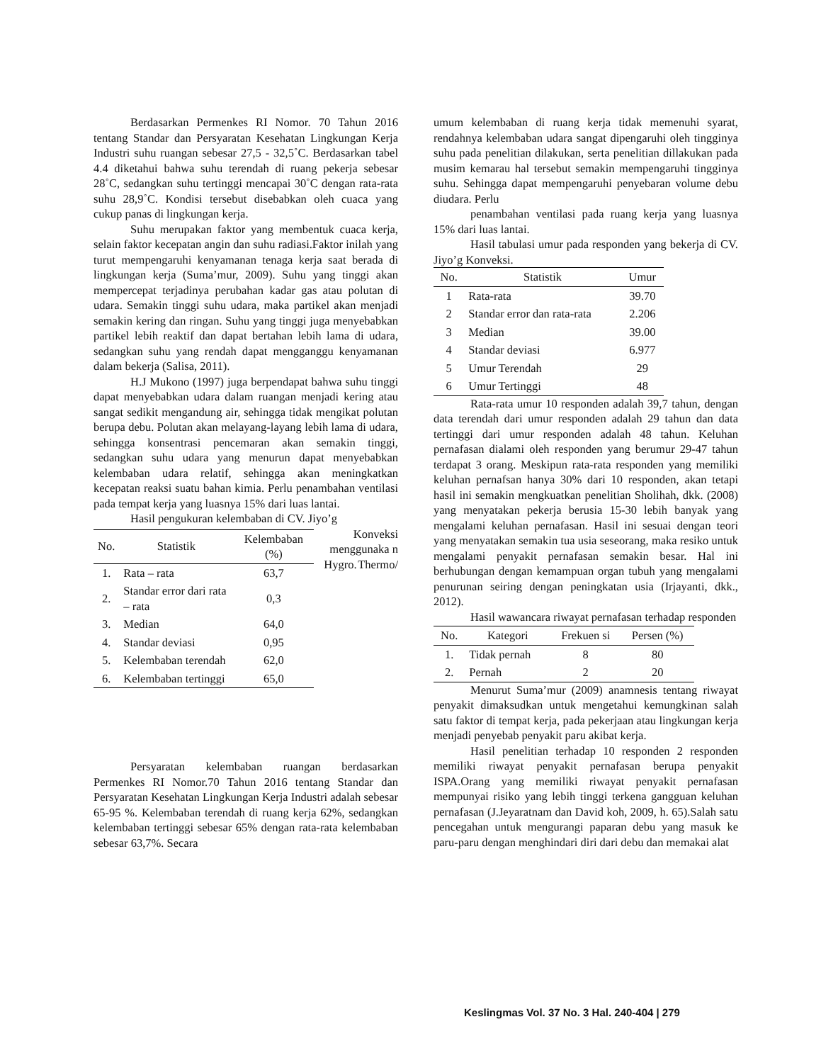Berdasarkan Permenkes RI Nomor. 70 Tahun 2016 tentang Standar dan Persyaratan Kesehatan Lingkungan Kerja Industri suhu ruangan sebesar 27,5 - 32,5˚C. Berdasarkan tabel 4.4 diketahui bahwa suhu terendah di ruang pekerja sebesar 28˚C, sedangkan suhu tertinggi mencapai 30˚C dengan rata-rata suhu 28,9˚C. Kondisi tersebut disebabkan oleh cuaca yang cukup panas di lingkungan kerja.
Suhu merupakan faktor yang membentuk cuaca kerja, selain faktor kecepatan angin dan suhu radiasi.Faktor inilah yang turut mempengaruhi kenyamanan tenaga kerja saat berada di lingkungan kerja (Suma’mur, 2009). Suhu yang tinggi akan mempercepat terjadinya perubahan kadar gas atau polutan di udara. Semakin tinggi suhu udara, maka partikel akan menjadi semakin kering dan ringan. Suhu yang tinggi juga menyebabkan partikel lebih reaktif dan dapat bertahan lebih lama di udara, sedangkan suhu yang rendah dapat mengganggu kenyamanan dalam bekerja (Salisa, 2011).
H.J Mukono (1997) juga berpendapat bahwa suhu tinggi dapat menyebabkan udara dalam ruangan menjadi kering atau sangat sedikit mengandung air, sehingga tidak mengikat polutan berupa debu. Polutan akan melayang-layang lebih lama di udara, sehingga konsentrasi pencemaran akan semakin tinggi, sedangkan suhu udara yang menurun dapat menyebabkan kelembaban udara relatif, sehingga akan meningkatkan kecepatan reaksi suatu bahan kimia. Perlu penambahan ventilasi pada tempat kerja yang luasnya 15% dari luas lantai.
Hasil pengukuran kelembaban di CV. Jiyo’g
| No. | Statistik | Kelembaban (%) |
| --- | --- | --- |
| 1. | Rata – rata | 63,7 |
| 2. | Standar error dari rata – rata | 0,3 |
| 3. | Median | 64,0 |
| 4. | Standar deviasi | 0,95 |
| 5. | Kelembaban terendah | 62,0 |
| 6. | Kelembaban tertinggi | 65,0 |
Konveksi menggunaka n Thermo/ Hygro.
Persyaratan kelembaban ruangan berdasarkan Permenkes RI Nomor.70 Tahun 2016 tentang Standar dan Persyaratan Kesehatan Lingkungan Kerja Industri adalah sebesar 65-95 %. Kelembaban terendah di ruang kerja 62%, sedangkan kelembaban tertinggi sebesar 65% dengan rata-rata kelembaban sebesar 63,7%. Secara
umum kelembaban di ruang kerja tidak memenuhi syarat, rendahnya kelembaban udara sangat dipengaruhi oleh tingginya suhu pada penelitian dilakukan, serta penelitian dillakukan pada musim kemarau hal tersebut semakin mempengaruhi tingginya suhu. Sehingga dapat mempengaruhi penyebaran volume debu diudara. Perlu
penambahan ventilasi pada ruang kerja yang luasnya 15% dari luas lantai.
Hasil tabulasi umur pada responden yang bekerja di CV. Jiyo’g Konveksi.
| No. | Statistik | Umur |
| --- | --- | --- |
| 1 | Rata-rata | 39.70 |
| 2 | Standar error dan rata-rata | 2.206 |
| 3 | Median | 39.00 |
| 4 | Standar deviasi | 6.977 |
| 5 | Umur Terendah | 29 |
| 6 | Umur Tertinggi | 48 |
Rata-rata umur 10 responden adalah 39,7 tahun, dengan data terendah dari umur responden adalah 29 tahun dan data tertinggi dari umur responden adalah 48 tahun. Keluhan pernafasan dialami oleh responden yang berumur 29-47 tahun terdapat 3 orang. Meskipun rata-rata responden yang memiliki keluhan pernafsan hanya 30% dari 10 responden, akan tetapi hasil ini semakin mengkuatkan penelitian Sholihah, dkk. (2008) yang menyatakan pekerja berusia 15-30 lebih banyak yang mengalami keluhan pernafasan. Hasil ini sesuai dengan teori yang menyatakan semakin tua usia seseorang, maka resiko untuk mengalami penyakit pernafasan semakin besar. Hal ini berhubungan dengan kemampuan organ tubuh yang mengalami penurunan seiring dengan peningkatan usia (Irjayanti, dkk., 2012).
Hasil wawancara riwayat pernafasan terhadap responden
| No. | Kategori | Frekuen si | Persen (%) |
| --- | --- | --- | --- |
| 1. | Tidak pernah | 8 | 80 |
| 2. | Pernah | 2 | 20 |
Menurut Suma’mur (2009) anamnesis tentang riwayat penyakit dimaksudkan untuk mengetahui kemungkinan salah satu faktor di tempat kerja, pada pekerjaan atau lingkungan kerja menjadi penyebab penyakit paru akibat kerja.
Hasil penelitian terhadap 10 responden 2 responden memiliki riwayat penyakit pernafasan berupa penyakit ISPA.Orang yang memiliki riwayat penyakit pernafasan mempunyai risiko yang lebih tinggi terkena gangguan keluhan pernafasan (J.Jeyaratnam dan David koh, 2009, h. 65).Salah satu pencegahan untuk mengurangi paparan debu yang masuk ke paru-paru dengan menghindari diri dari debu dan memakai alat
Keslingmas Vol. 37 No. 3 Hal. 240-404 | 279